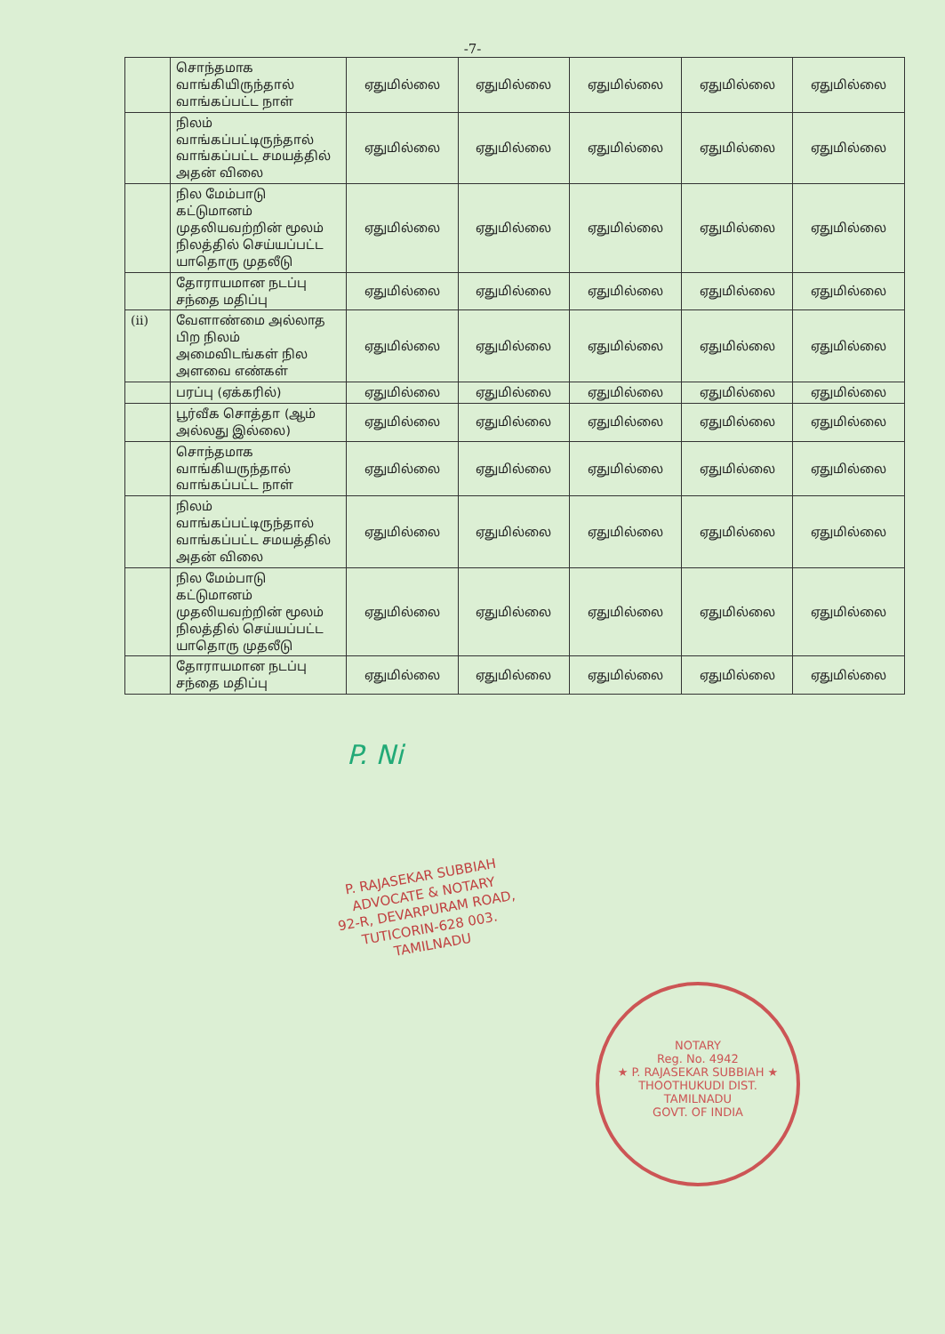-7-
| | சொந்தமாக வாங்கியிருந்தால் வாங்கப்பட்ட நாள் | ஏதுமில்லை | ஏதுமில்லை | ஏதுமில்லை | ஏதுமில்லை | ஏதுமில்லை |
| | நிலம் வாங்கப்பட்டிருந்தால் வாங்கப்பட்ட சமயத்தில் அதன் விலை | ஏதுமில்லை | ஏதுமில்லை | ஏதுமில்லை | ஏதுமில்லை | ஏதுமில்லை |
| | நில மேம்பாடு கட்டுமானம் முதலியவற்றின் மூலம் நிலத்தில் செய்யப்பட்ட யாதொரு முதலீடு | ஏதுமில்லை | ஏதுமில்லை | ஏதுமில்லை | ஏதுமில்லை | ஏதுமில்லை |
| | தோராயமான நடப்பு சந்தை மதிப்பு | ஏதுமில்லை | ஏதுமில்லை | ஏதுமில்லை | ஏதுமில்லை | ஏதுமில்லை |
| (ii) | வேளாண்மை அல்லாத பிற நிலம் அமைவிடங்கள் நில அளவை எண்கள் | ஏதுமில்லை | ஏதுமில்லை | ஏதுமில்லை | ஏதுமில்லை | ஏதுமில்லை |
| | பரப்பு (ஏக்கரில்) | ஏதுமில்லை | ஏதுமில்லை | ஏதுமில்லை | ஏதுமில்லை | ஏதுமில்லை |
| | பூர்வீக சொத்தா (ஆம் அல்லது இல்லை) | ஏதுமில்லை | ஏதுமில்லை | ஏதுமில்லை | ஏதுமில்லை | ஏதுமில்லை |
| | சொந்தமாக வாங்கியருந்தால் வாங்கப்பட்ட நாள் | ஏதுமில்லை | ஏதுமில்லை | ஏதுமில்லை | ஏதுமில்லை | ஏதுமில்லை |
| | நிலம் வாங்கப்பட்டிருந்தால் வாங்கப்பட்ட சமயத்தில் அதன் விலை | ஏதுமில்லை | ஏதுமில்லை | ஏதுமில்லை | ஏதுமில்லை | ஏதுமில்லை |
| | நில மேம்பாடு கட்டுமானம் முதலியவற்றின் மூலம் நிலத்தில் செய்யப்பட்ட யாதொரு முதலீடு | ஏதுமில்லை | ஏதுமில்லை | ஏதுமில்லை | ஏதுமில்லை | ஏதுமில்லை |
| | தோராயமான நடப்பு சந்தை மதிப்பு | ஏதுமில்லை | ஏதுமில்லை | ஏதுமில்லை | ஏதுமில்லை | ஏதுமில்லை |
P. Ni
P. RAJASEKAR SUBBIAH
ADVOCATE & NOTARY
92-R, DEVARPURAM ROAD,
TUTICORIN-628 003.
TAMILNADU
NOTARY
Reg. No. 4942
★ P. RAJASEKAR SUBBIAH ★
THOOTHUKUDI DIST.
TAMILNADU
GOVT. OF INDIA